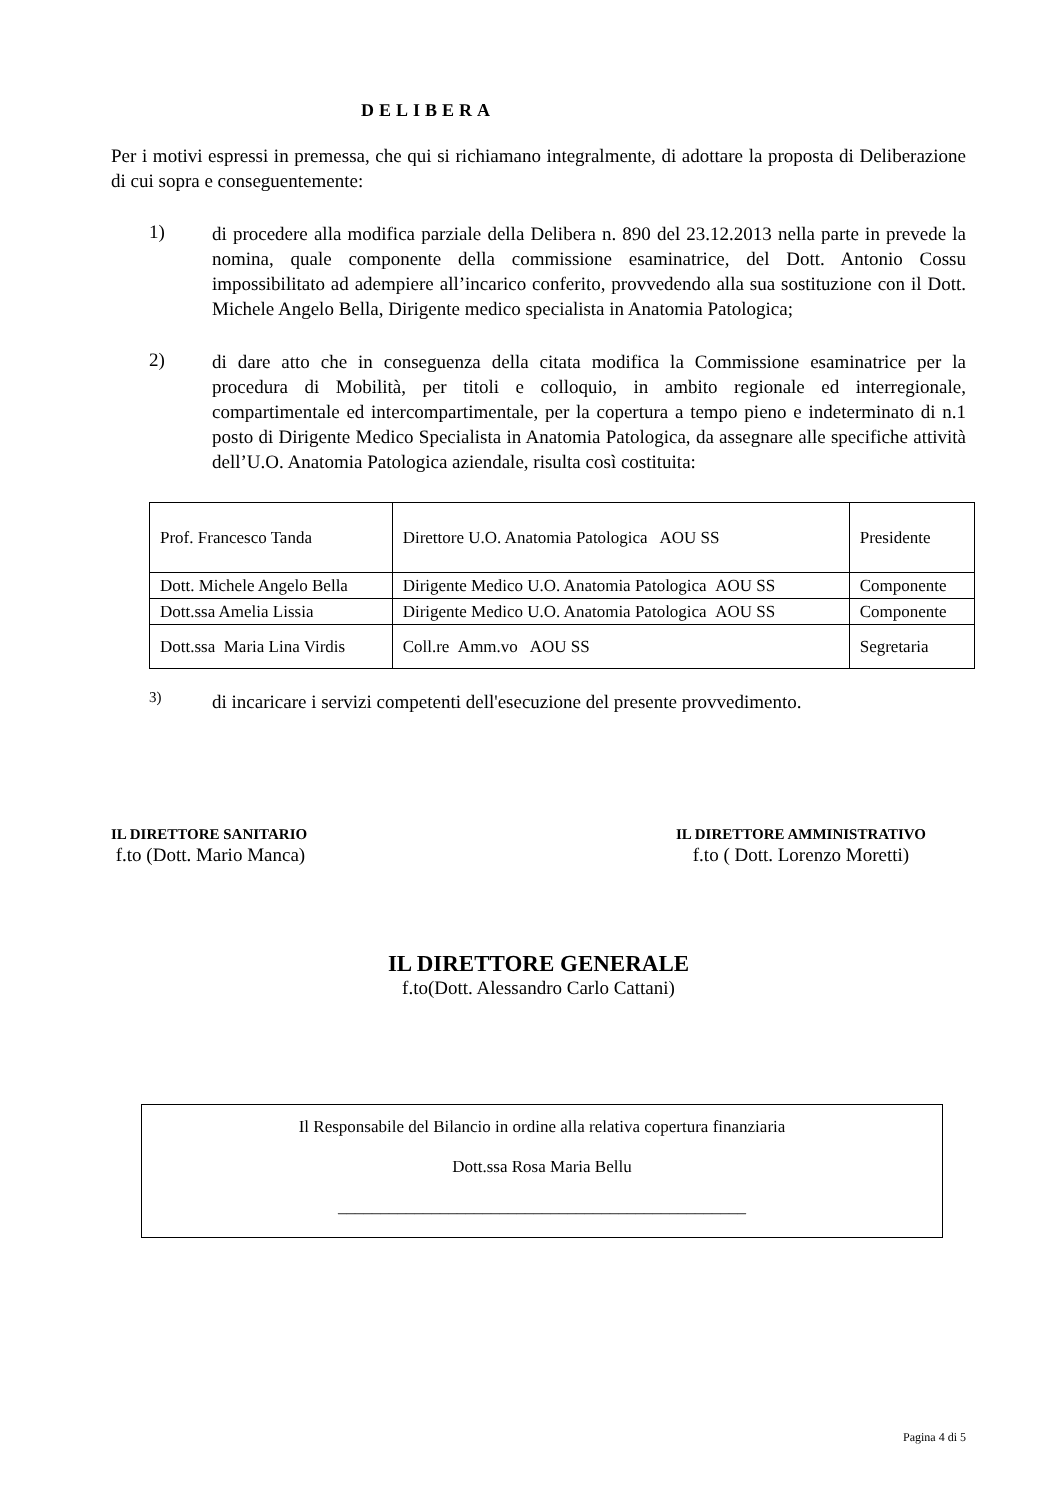DELIBERA
Per i motivi espressi in premessa, che qui si richiamano integralmente, di adottare la proposta di Deliberazione di cui sopra e conseguentemente:
1)
di procedere alla modifica parziale della Delibera n. 890 del 23.12.2013 nella parte in prevede la nomina, quale componente della commissione esaminatrice, del Dott. Antonio Cossu impossibilitato ad adempiere all’incarico conferito, provvedendo alla sua sostituzione con il Dott. Michele Angelo Bella, Dirigente medico specialista in Anatomia Patologica;
2)
di dare atto che in conseguenza della citata modifica la Commissione esaminatrice per la procedura di Mobilità, per titoli e colloquio, in ambito regionale ed interregionale, compartimentale ed intercompartimentale, per la copertura a tempo pieno e indeterminato di n.1 posto di Dirigente Medico Specialista in Anatomia Patologica, da assegnare alle specifiche attività dell’U.O. Anatomia Patologica aziendale, risulta così costituita:
| Prof. Francesco Tanda | Direttore U.O. Anatomia Patologica AOU SS | Presidente |
| Dott. Michele Angelo Bella | Dirigente Medico U.O. Anatomia Patologica AOU SS | Componente |
| Dott.ssa Amelia Lissia | Dirigente Medico U.O. Anatomia Patologica AOU SS | Componente |
| Dott.ssa Maria Lina Virdis | Coll.re Amm.vo AOU SS | Segretaria |
3)
di incaricare i servizi competenti dell'esecuzione del presente provvedimento.
IL DIRETTORE SANITARIO
f.to (Dott. Mario Manca)
IL DIRETTORE AMMINISTRATIVO
f.to ( Dott. Lorenzo Moretti)
IL DIRETTORE GENERALE
f.to(Dott. Alessandro Carlo Cattani)
Il Responsabile del Bilancio in ordine alla relativa copertura finanziaria
Dott.ssa Rosa Maria Bellu
________________________________________________
Pagina 4 di 5